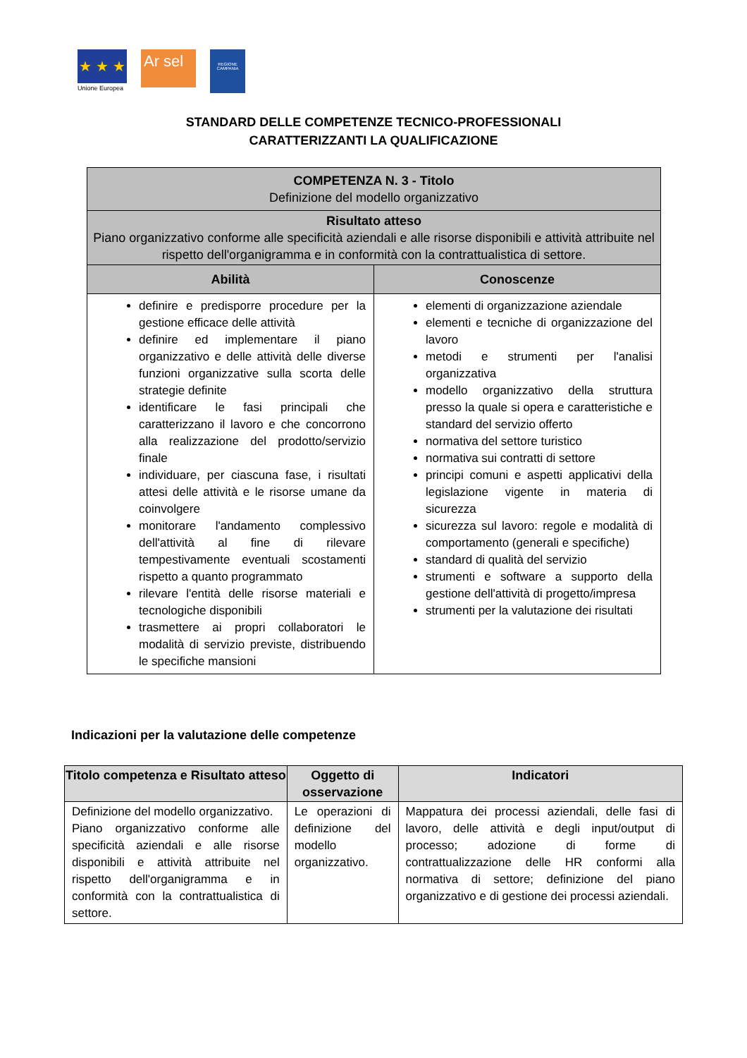★ ★ ★
Unione Europea
Ar sel
REGIONE CAMPANIA
STANDARD DELLE COMPETENZE TECNICO-PROFESSIONALI
CARATTERIZZANTI LA QUALIFICAZIONE
| COMPETENZA N. 3 - Titolo Definizione del modello organizzativo | |
| --- | --- |
| Risultato atteso Piano organizzativo conforme alle specificità aziendali e alle risorse disponibili e attività attribuite nel rispetto dell'organigramma e in conformità con la contrattualistica di settore. | |
| Abilità | Conoscenze |
| definire e predisporre procedure per la gestione efficace delle attività definire ed implementare il piano organizzativo e delle attività delle diverse funzioni organizzative sulla scorta delle strategie definite identificare le fasi principali che caratterizzano il lavoro e che concorrono alla realizzazione del prodotto/servizio finale individuare, per ciascuna fase, i risultati attesi delle attività e le risorse umane da coinvolgere monitorare l'andamento complessivo dell'attività al fine di rilevare tempestivamente eventuali scostamenti rispetto a quanto programmato rilevare l'entità delle risorse materiali e tecnologiche disponibili trasmettere ai propri collaboratori le modalità di servizio previste, distribuendo le specifiche mansioni | elementi di organizzazione aziendale elementi e tecniche di organizzazione del lavoro metodi e strumenti per l'analisi organizzativa modello organizzativo della struttura presso la quale si opera e caratteristiche e standard del servizio offerto normativa del settore turistico normativa sui contratti di settore principi comuni e aspetti applicativi della legislazione vigente in materia di sicurezza sicurezza sul lavoro: regole e modalità di comportamento (generali e specifiche) standard di qualità del servizio strumenti e software a supporto della gestione dell'attività di progetto/impresa strumenti per la valutazione dei risultati |
Indicazioni per la valutazione delle competenze
| Titolo competenza e Risultato atteso | Oggetto di osservazione | Indicatori |
| --- | --- | --- |
| Definizione del modello organizzativo. Piano organizzativo conforme alle specificità aziendali e alle risorse disponibili e attività attribuite nel rispetto dell'organigramma e in conformità con la contrattualistica di settore. | Le operazioni di definizione del modello organizzativo. | Mappatura dei processi aziendali, delle fasi di lavoro, delle attività e degli input/output di processo; adozione di forme di contrattualizzazione delle HR conformi alla normativa di settore; definizione del piano organizzativo e di gestione dei processi aziendali. |